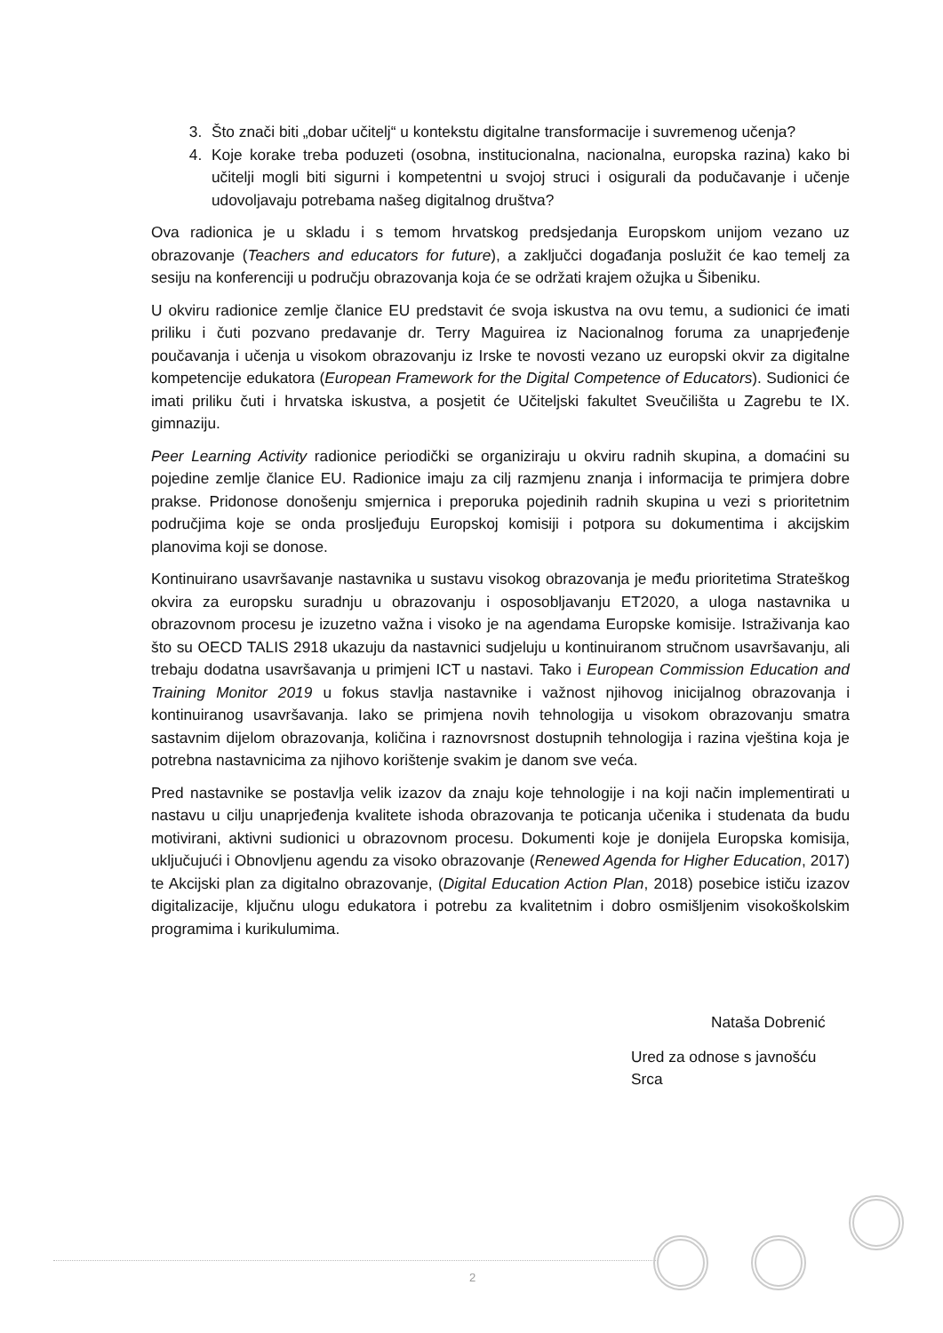3. Što znači biti „dobar učitelj“ u kontekstu digitalne transformacije i suvremenog učenja?
4. Koje korake treba poduzeti (osobna, institucionalna, nacionalna, europska razina) kako bi učitelji mogli biti sigurni i kompetentni u svojoj struci i osigurali da podučavanje i učenje udovoljavaju potrebama našeg digitalnog društva?
Ova radionica je u skladu i s temom hrvatskog predsjedanja Europskom unijom vezano uz obrazovanje (Teachers and educators for future), a zaključci događanja poslužit će kao temelj za sesiju na konferenciji u području obrazovanja koja će se održati krajem ožujka u Šibeniku.
U okviru radionice zemlje članice EU predstavit će svoja iskustva na ovu temu, a sudionici će imati priliku i čuti pozvano predavanje dr. Terry Maguirea iz Nacionalnog foruma za unaprjeđenje poučavanja i učenja u visokom obrazovanju iz Irske te novosti vezano uz europski okvir za digitalne kompetencije edukatora (European Framework for the Digital Competence of Educators). Sudionici će imati priliku čuti i hrvatska iskustva, a posjetit će Učiteljski fakultet Sveučilišta u Zagrebu te IX. gimnaziju.
Peer Learning Activity radionice periodički se organiziraju u okviru radnih skupina, a domaćini su pojedine zemlje članice EU. Radionice imaju za cilj razmjenu znanja i informacija te primjera dobre prakse. Pridonose donošenju smjernica i preporuka pojedinih radnih skupina u vezi s prioritetnim područjima koje se onda prosljeđuju Europskoj komisiji i potpora su dokumentima i akcijskim planovima koji se donose.
Kontinuirano usavršavanje nastavnika u sustavu visokog obrazovanja je među prioritetima Strateškog okvira za europsku suradnju u obrazovanju i osposobljavanju ET2020, a uloga nastavnika u obrazovnom procesu je izuzetno važna i visoko je na agendama Europske komisije. Istraživanja kao što su OECD TALIS 2918 ukazuju da nastavnici sudjeluju u kontinuiranom stručnom usavršavanju, ali trebaju dodatna usavršavanja u primjeni ICT u nastavi. Tako i European Commission Education and Training Monitor 2019 u fokus stavlja nastavnike i važnost njihovog inicijalnog obrazovanja i kontinuiranog usavršavanja. Iako se primjena novih tehnologija u visokom obrazovanju smatra sastavnim dijelom obrazovanja, količina i raznovrsnost dostupnih tehnologija i razina vještina koja je potrebna nastavnicima za njihovo korištenje svakim je danom sve veća.
Pred nastavnike se postavlja velik izazov da znaju koje tehnologije i na koji način implementirati u nastavu u cilju unaprjeđenja kvalitete ishoda obrazovanja te poticanja učenika i studenata da budu motivirani, aktivni sudionici u obrazovnom procesu. Dokumenti koje je donijela Europska komisija, uključujući i Obnovljenu agendu za visoko obrazovanje (Renewed Agenda for Higher Education, 2017) te Akcijski plan za digitalno obrazovanje, (Digital Education Action Plan, 2018) posebice ističu izazov digitalizacije, ključnu ulogu edukatora i potrebu za kvalitetnim i dobro osmišljenim visokoškolskim programima i kurikulumima.
Nataša Dobrenić
Ured za odnose s javnošću Srca
2